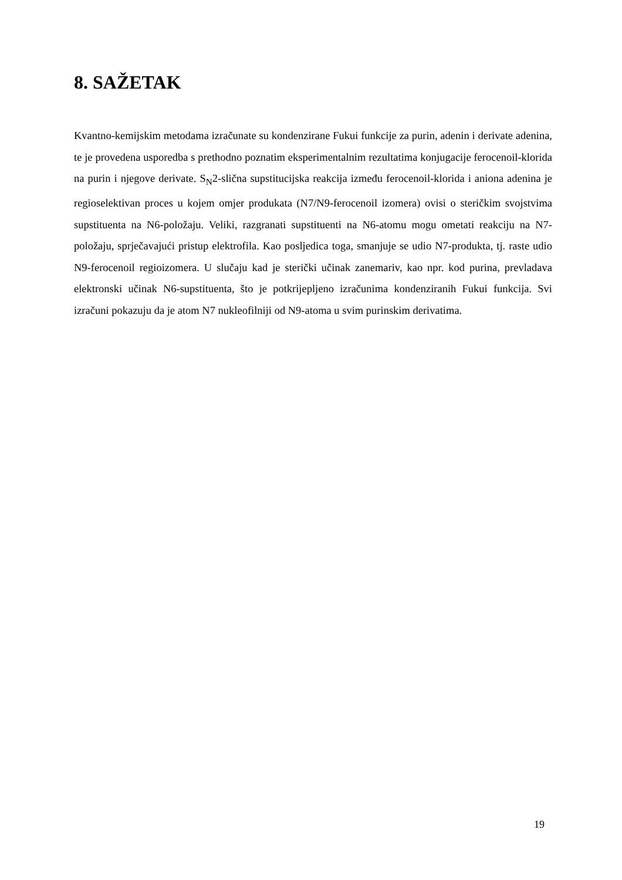8. SAŽETAK
Kvantno-kemijskim metodama izračunate su kondenzirane Fukui funkcije za purin, adenin i derivate adenina, te je provedena usporedba s prethodno poznatim eksperimentalnim rezultatima konjugacije ferocenoil-klorida na purin i njegove derivate. S<sub>N</sub>2-slična supstitucijska reakcija između ferocenoil-klorida i aniona adenina je regioselektivan proces u kojem omjer produkata (N7/N9-ferocenoil izomera) ovisi o steričkim svojstvima supstituenta na N6-položaju. Veliki, razgranati supstituenti na N6-atomu mogu ometati reakciju na N7-položaju, sprječavajući pristup elektrofila. Kao posljedica toga, smanjuje se udio N7-produkta, tj. raste udio N9-ferocenoil regioizomera. U slučaju kad je sterički učinak zanemariv, kao npr. kod purina, prevladava elektronski učinak N6-supstituenta, što je potkrijepljeno izračunima kondenziranih Fukui funkcija. Svi izračuni pokazuju da je atom N7 nukleofilniji od N9-atoma u svim purinskim derivatima.
19